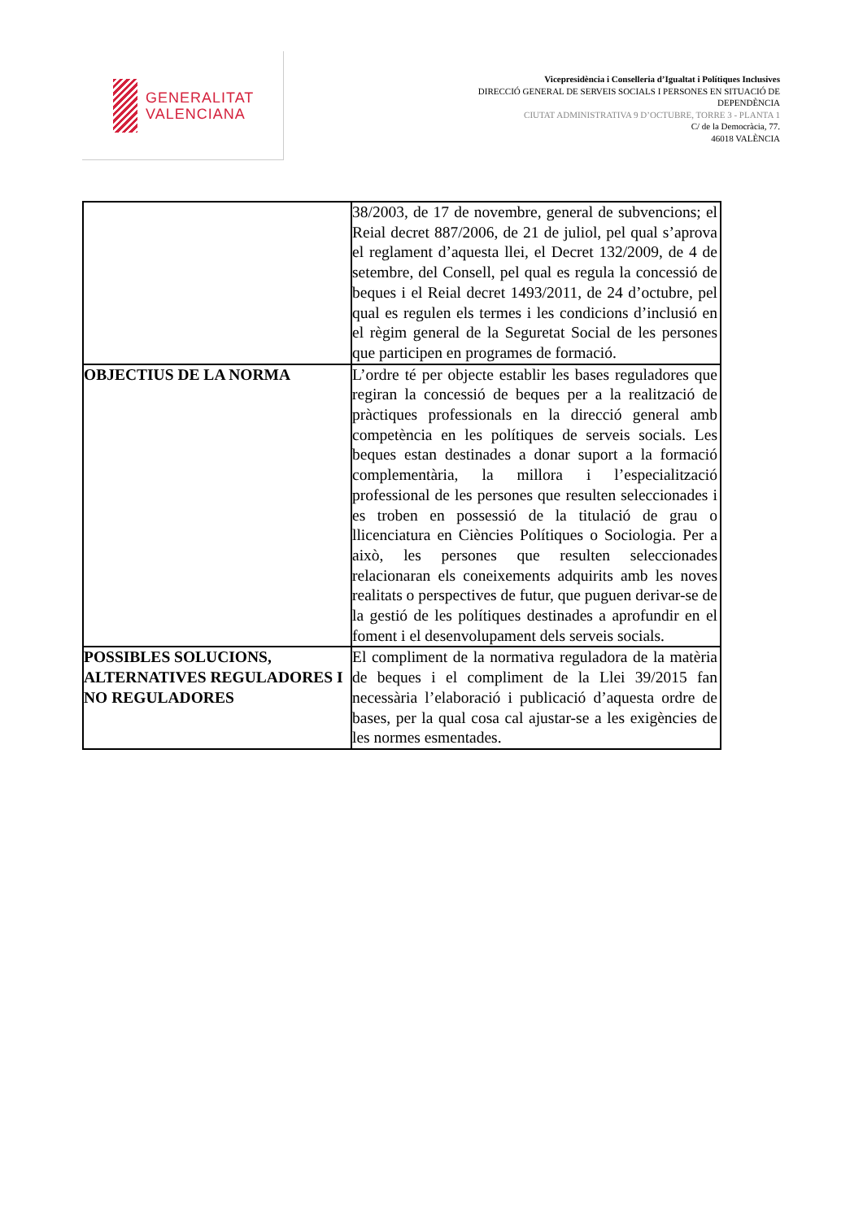GENERALITAT
VALENCIANA
Vicepresidència i Conselleria d’Igualtat i Polítiques Inclusives
DIRECCIÓ GENERAL DE SERVEIS SOCIALS I PERSONES EN SITUACIÓ DE
DEPENDÈNCIA
CIUTAT ADMINISTRATIVA 9 D’OCTUBRE, TORRE 3 - PLANTA 1
C/ de la Democràcia, 77.
46018 VALÈNCIA
| | 38/2003, de 17 de novembre, general de subvencions; el Reial decret 887/2006, de 21 de juliol, pel qual s’aprova el reglament d’aquesta llei, el Decret 132/2009, de 4 de setembre, del Consell, pel qual es regula la concessió de beques i el Reial decret 1493/2011, de 24 d’octubre, pel qual es regulen els termes i les condicions d’inclusió en el règim general de la Seguretat Social de les persones que participen en programes de formació. |
| OBJECTIUS DE LA NORMA | L’ordre té per objecte establir les bases reguladores que regiran la concessió de beques per a la realització de pràctiques professionals en la direcció general amb competència en les polítiques de serveis socials. Les beques estan destinades a donar suport a la formació complementària, la millora i l’especialització professional de les persones que resulten seleccionades i es troben en possessió de la titulació de grau o llicenciatura en Ciències Polítiques o Sociologia. Per a això, les persones que resulten seleccionades relacionaran els coneixements adquirits amb les noves realitats o perspectives de futur, que puguen derivar-se de la gestió de les polítiques destinades a aprofundir en el foment i el desenvolupament dels serveis socials. |
| POSSIBLES SOLUCIONS, ALTERNATIVES REGULADORES I NO REGULADORES | El compliment de la normativa reguladora de la matèria de beques i el compliment de la Llei 39/2015 fan necessària l’elaboració i publicació d’aquesta ordre de bases, per la qual cosa cal ajustar-se a les exigències de les normes esmentades. |